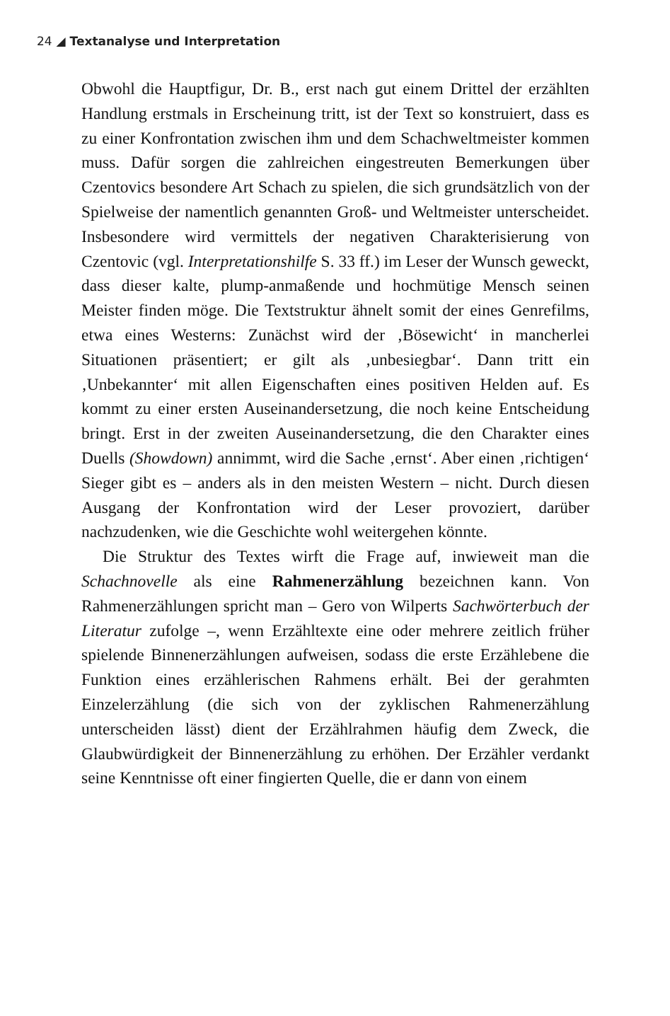24 ◢ Textanalyse und Interpretation
Obwohl die Hauptfigur, Dr. B., erst nach gut einem Drittel der erzählten Handlung erstmals in Erscheinung tritt, ist der Text so konstruiert, dass es zu einer Konfrontation zwischen ihm und dem Schachweltmeister kommen muss. Dafür sorgen die zahlreichen eingestreuten Bemerkungen über Czentovics besondere Art Schach zu spielen, die sich grundsätzlich von der Spielweise der namentlich genannten Groß- und Weltmeister unterscheidet. Insbesondere wird vermittels der negativen Charakterisierung von Czentovic (vgl. Interpretationshilfe S. 33 ff.) im Leser der Wunsch geweckt, dass dieser kalte, plump-anmaßende und hochmütige Mensch seinen Meister finden möge. Die Textstruktur ähnelt somit der eines Genrefilms, etwa eines Westerns: Zunächst wird der ‚Bösewicht‘ in mancherlei Situationen präsentiert; er gilt als ‚unbesiegbar‘. Dann tritt ein ‚Unbekannter‘ mit allen Eigenschaften eines positiven Helden auf. Es kommt zu einer ersten Auseinandersetzung, die noch keine Entscheidung bringt. Erst in der zweiten Auseinandersetzung, die den Charakter eines Duells (Showdown) annimmt, wird die Sache ‚ernst‘. Aber einen ‚richtigen‘ Sieger gibt es – anders als in den meisten Western – nicht. Durch diesen Ausgang der Konfrontation wird der Leser provoziert, darüber nachzudenken, wie die Geschichte wohl weitergehen könnte.
Die Struktur des Textes wirft die Frage auf, inwieweit man die Schachnovelle als eine Rahmenerzählung bezeichnen kann. Von Rahmenerzählungen spricht man – Gero von Wilperts Sachwörterbuch der Literatur zufolge –, wenn Erzähltexte eine oder mehrere zeitlich früher spielende Binnenerzählungen aufweisen, sodass die erste Erzählebene die Funktion eines erzählerischen Rahmens erhält. Bei der gerahmten Einzelerzählung (die sich von der zyklischen Rahmenerzählung unterscheiden lässt) dient der Erzählrahmen häufig dem Zweck, die Glaubwürdigkeit der Binnenerzählung zu erhöhen. Der Erzähler verdankt seine Kenntnisse oft einer fingierten Quelle, die er dann von einem